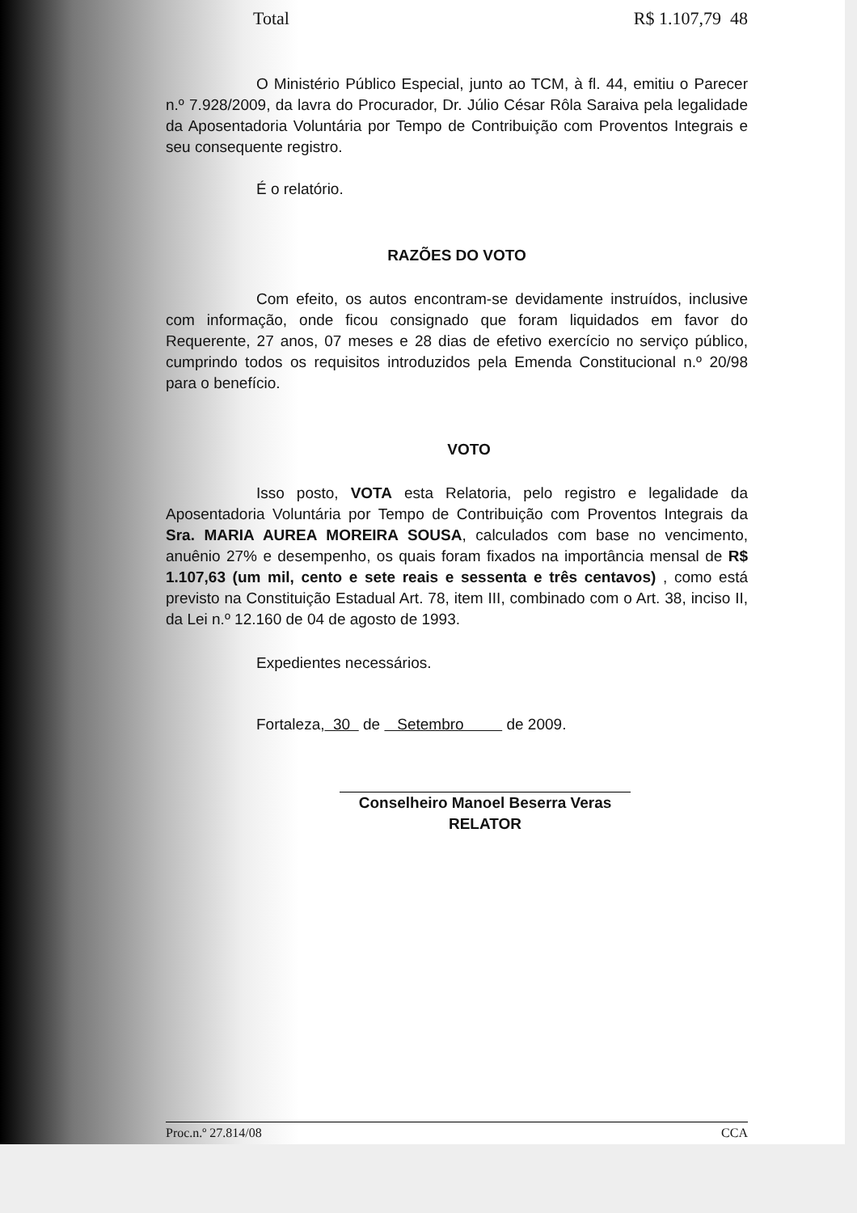Total R$ 1.107,79 48
O Ministério Público Especial, junto ao TCM, à fl. 44, emitiu o Parecer n.º 7.928/2009, da lavra do Procurador, Dr. Júlio César Rôla Saraiva pela legalidade da Aposentadoria Voluntária por Tempo de Contribuição com Proventos Integrais e seu consequente registro.
É o relatório.
RAZÕES DO VOTO
Com efeito, os autos encontram-se devidamente instruídos, inclusive com informação, onde ficou consignado que foram liquidados em favor do Requerente, 27 anos, 07 meses e 28 dias de efetivo exercício no serviço público, cumprindo todos os requisitos introduzidos pela Emenda Constitucional n.º 20/98 para o benefício.
VOTO
Isso posto, VOTA esta Relatoria, pelo registro e legalidade da Aposentadoria Voluntária por Tempo de Contribuição com Proventos Integrais da Sra. MARIA AUREA MOREIRA SOUSA, calculados com base no vencimento, anuênio 27% e desempenho, os quais foram fixados na importância mensal de R$ 1.107,63 (um mil, cento e sete reais e sessenta e três centavos) , como está previsto na Constituição Estadual Art. 78, item III, combinado com o Art. 38, inciso II, da Lei n.º 12.160 de 04 de agosto de 1993.
Expedientes necessários.
Fortaleza, 30 de Setembro de 2009.
Conselheiro Manoel Beserra Veras
RELATOR
Proc.n.º 27.814/08 CCA